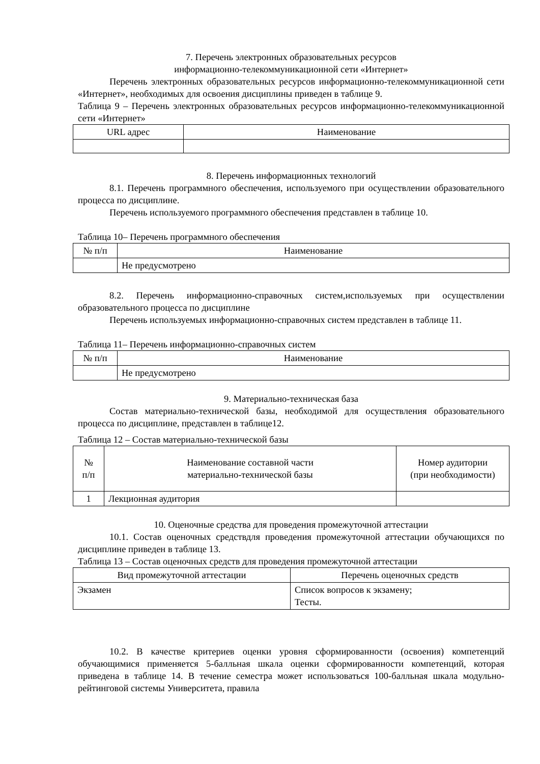7. Перечень электронных образовательных ресурсов
информационно-телекоммуникационной сети «Интернет»
Перечень электронных образовательных ресурсов информационно-телекоммуникационной сети «Интернет», необходимых для освоения дисциплины приведен в таблице 9.
Таблица 9 – Перечень электронных образовательных ресурсов информационно-телекоммуникационной сети «Интернет»
| URL адрес | Наименование |
| --- | --- |
8. Перечень информационных технологий
8.1. Перечень программного обеспечения, используемого при осуществлении образовательного процесса по дисциплине.
Перечень используемого программного обеспечения представлен в таблице 10.
Таблица 10– Перечень программного обеспечения
| № п/п | Наименование |
| --- | --- |
| | Не предусмотрено |
8.2. Перечень информационно-справочных систем,используемых при осуществлении образовательного процесса по дисциплине
Перечень используемых информационно-справочных систем представлен в таблице 11.
Таблица 11– Перечень информационно-справочных систем
| № п/п | Наименование |
| --- | --- |
| | Не предусмотрено |
9. Материально-техническая база
Состав материально-технической базы, необходимой для осуществления образовательного процесса по дисциплине, представлен в таблице12.
Таблица 12 – Состав материально-технической базы
| № п/п | Наименование составной части материально-технической базы | Номер аудитории (при необходимости) |
| --- | --- | --- |
| 1 | Лекционная аудитория | |
10. Оценочные средства для проведения промежуточной аттестации
10.1. Состав оценочных средствдля проведения промежуточной аттестации обучающихся по дисциплине приведен в таблице 13.
Таблица 13 – Состав оценочных средств для проведения промежуточной аттестации
| Вид промежуточной аттестации | Перечень оценочных средств |
| --- | --- |
| Экзамен | Список вопросов к экзамену; Тесты. |
10.2. В качестве критериев оценки уровня сформированности (освоения) компетенций обучающимися применяется 5-балльная шкала оценки сформированности компетенций, которая приведена в таблице 14. В течение семестра может использоваться 100-балльная шкала модульно-рейтинговой системы Университета, правила